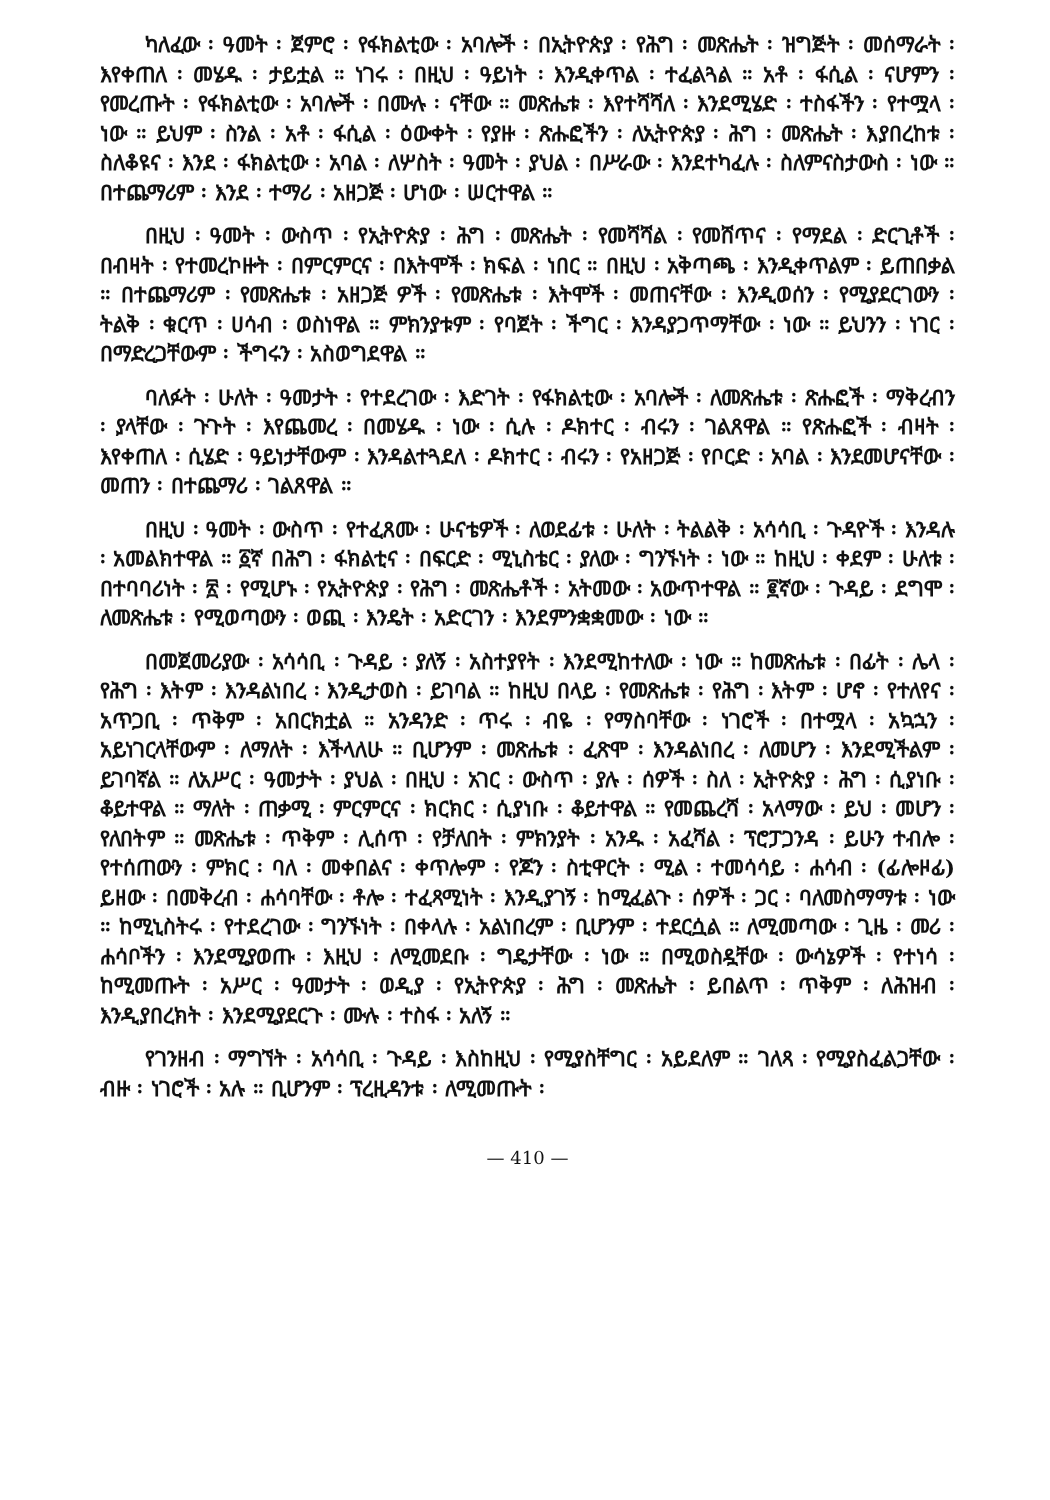ካለፈው ፡ ዓመት ፡ ጀምሮ ፡ የፋክልቲው ፡ አባሎች ፡ በኢትዮጵያ ፡ የሕግ ፡ መጽሔት ፡ ዝግጅት ፡ መሰማራት ፡ እየቀጠለ ፡ መሄዱ ፡ ታይቷል ። ነገሩ ፡ በዚህ ፡ ዓይነት ፡ እንዲቀጥል ፡ ተፈልጓል ። አቶ ፡ ፋሲል ፡ ናሆምን ፡ የመረጡት ፡ የፋክልቲው ፡ አባሎች ፡ በሙሉ ፡ ናቸው ። መጽሔቱ ፡ እየተሻሻለ ፡ እንደሚሄድ ፡ ተስፋችን ፡ የተሟላ ፡ ነው ። ይህም ፡ ስንል ፡ አቶ ፡ ፋሲል ፡ ዕውቀት ፡ የያዙ ፡ ጽሑፎችን ፡ ለኢትዮጵያ ፡ ሕግ ፡ መጽሔት ፡ እያበረከቱ ፡ ስለቆዩና ፡ እንደ ፡ ፋክልቲው ፡ አባል ፡ ለሦስት ፡ ዓመት ፡ ያህል ፡ በሥራው ፡ እንደተካፈሉ ፡ ስለምናስታውስ ፡ ነው ። በተጨማሪም ፡ እንደ ፡ ተማሪ ፡ አዘጋጅ ፡ ሆነው ፡ ሠርተዋል ።
በዚህ ፡ ዓመት ፡ ውስጥ ፡ የኢትዮጵያ ፡ ሕግ ፡ መጽሔት ፡ የመሻሻል ፡ የመሸጥና ፡ የማደል ፡ ድርጊቶች ፡ በብዛት ፡ የተመረኮዙት ፡ በምርምርና ፡ በእትሞች ፡ ክፍል ፡ ነበር ። በዚህ ፡ አቅጣጫ ፡ እንዲቀጥልም ፡ ይጠበቃል ። በተጨማሪም ፡ የመጽሔቱ ፡ አዘጋጅ ዎች ፡ የመጽሔቱ ፡ እትሞች ፡ መጠናቸው ፡ እንዲወሰን ፡ የሚያደርገውን ፡ ትልቅ ፡ ቁርጥ ፡ ሀሳብ ፡ ወስነዋል ። ምክንያቱም ፡ የባጀት ፡ ችግር ፡ እንዳያጋጥማቸው ፡ ነው ። ይህንን ፡ ነገር ፡ በማድረጋቸውም ፡ ችግሩን ፡ አስወግደዋል ።
ባለፉት ፡ ሁለት ፡ ዓመታት ፡ የተደረገው ፡ እድገት ፡ የፋክልቲው ፡ አባሎች ፡ ለመጽሔቱ ፡ ጽሑፎች ፡ ማቅረብን ፡ ያላቸው ፡ ጉጉት ፡ እየጨመረ ፡ በመሄዱ ፡ ነው ፡ ሲሉ ፡ ዶክተር ፡ ብሩን ፡ ገልጸዋል ። የጽሑፎች ፡ ብዛት ፡ እየቀጠለ ፡ ሲሄድ ፡ ዓይነታቸውም ፡ እንዳልተጓደለ ፡ ዶክተር ፡ ብሩን ፡ የአዘጋጅ ፡ የቦርድ ፡ አባል ፡ እንደመሆናቸው ፡ መጠን ፡ በተጨማሪ ፡ ገልጸዋል ።
በዚህ ፡ ዓመት ፡ ውስጥ ፡ የተፈጸሙ ፡ ሁናቴዎች ፡ ለወደፊቱ ፡ ሁለት ፡ ትልልቅ ፡ አሳሳቢ ፡ ጉዳዮች ፡ እንዳሉ ፡ አመልክተዋል ። ፩ኛ በሕግ ፡ ፋክልቲና ፡ በፍርድ ፡ ሚኒስቴር ፡ ያለው ፡ ግንኙነት ፡ ነው ። ከዚህ ፡ ቀደም ፡ ሁለቱ ፡ በተባባሪነት ፡ ፳ ፡ የሚሆኑ ፡ የኢትዮጵያ ፡ የሕግ ፡ መጽሔቶች ፡ አትመው ፡ አውጥተዋል ። ፪ኛው ፡ ጉዳይ ፡ ደግሞ ፡ ለመጽሔቱ ፡ የሚወጣውን ፡ ወጪ ፡ እንዴት ፡ አድርገን ፡ እንደምንቋቋመው ፡ ነው ።
በመጀመሪያው ፡ አሳሳቢ ፡ ጉዳይ ፡ ያለኝ ፡ አስተያየት ፡ እንደሚከተለው ፡ ነው ። ከመጽሔቱ ፡ በፊት ፡ ሌላ ፡ የሕግ ፡ እትም ፡ እንዳልነበረ ፡ እንዲታወስ ፡ ይገባል ። ከዚህ በላይ ፡ የመጽሔቱ ፡ የሕግ ፡ እትም ፡ ሆኖ ፡ የተለየና ፡ አጥጋቢ ፡ ጥቅም ፡ አበርክቷል ። አንዳንድ ፡ ጥሩ ፡ ብዬ ፡ የማስባቸው ፡ ነገሮች ፡ በተሟላ ፡ አኳኋን ፡ አይነገርላቸውም ፡ ለማለት ፡ እችላለሁ ። ቢሆንም ፡ መጽሔቱ ፡ ፈጽሞ ፡ እንዳልነበረ ፡ ለመሆን ፡ እንደሚችልም ፡ ይገባኛል ። ለአሥር ፡ ዓመታት ፡ ያህል ፡ በዚህ ፡ አገር ፡ ውስጥ ፡ ያሉ ፡ ሰዎች ፡ ስለ ፡ ኢትዮጵያ ፡ ሕግ ፡ ሲያነቡ ፡ ቆይተዋል ። ማለት ፡ ጠቃሚ ፡ ምርምርና ፡ ክርክር ፡ ሲያነቡ ፡ ቆይተዋል ። የመጨረሻ ፡ አላማው ፡ ይህ ፡ መሆን ፡ የለበትም ። መጽሔቱ ፡ ጥቅም ፡ ሊሰጥ ፡ የቻለበት ፡ ምክንያት ፡ አንዱ ፡ አፈሻል ፡ ፕሮፓጋንዳ ፡ ይሁን ተብሎ ፡ የተሰጠውን ፡ ምክር ፡ ባለ ፡ መቀበልና ፡ ቀጥሎም ፡ የጆን ፡ ስቲዋርት ፡ ሚል ፡ ተመሳሳይ ፡ ሐሳብ ፡ (ፊሎዞፊ) ይዘው ፡ በመቅረብ ፡ ሐሳባቸው ፡ ቶሎ ፡ ተፈጻሚነት ፡ እንዲያገኝ ፡ ከሚፈልጉ ፡ ሰዎች ፡ ጋር ፡ ባለመስማማቱ ፡ ነው ። ከሚኒስትሩ ፡ የተደረገው ፡ ግንኙነት ፡ በቀላሉ ፡ አልነበረም ፡ ቢሆንም ፡ ተደርሷል ። ለሚመጣው ፡ ጊዜ ፡ መሪ ፡ ሐሳቦችን ፡ እንደሚያወጡ ፡ እዚህ ፡ ለሚመደቡ ፡ ግዴታቸው ፡ ነው ። በሚወስዷቸው ፡ ውሳኔዎች ፡ የተነሳ ፡ ከሚመጡት ፡ አሥር ፡ ዓመታት ፡ ወዲያ ፡ የኢትዮጵያ ፡ ሕግ ፡ መጽሔት ፡ ይበልጥ ፡ ጥቅም ፡ ለሕዝብ ፡ እንዲያበረክት ፡ እንደሚያደርጉ ፡ ሙሉ ፡ ተስፋ ፡ አለኝ ።
የገንዘብ ፡ ማግኘት ፡ አሳሳቢ ፡ ጉዳይ ፡ እስከዚህ ፡ የሚያስቸግር ፡ አይደለም ። ገለጻ ፡ የሚያስፈልጋቸው ፡ ብዙ ፡ ነገሮች ፡ አሉ ። ቢሆንም ፡ ፕረዚዳንቱ ፡ ለሚመጡት ፡
— 410 —